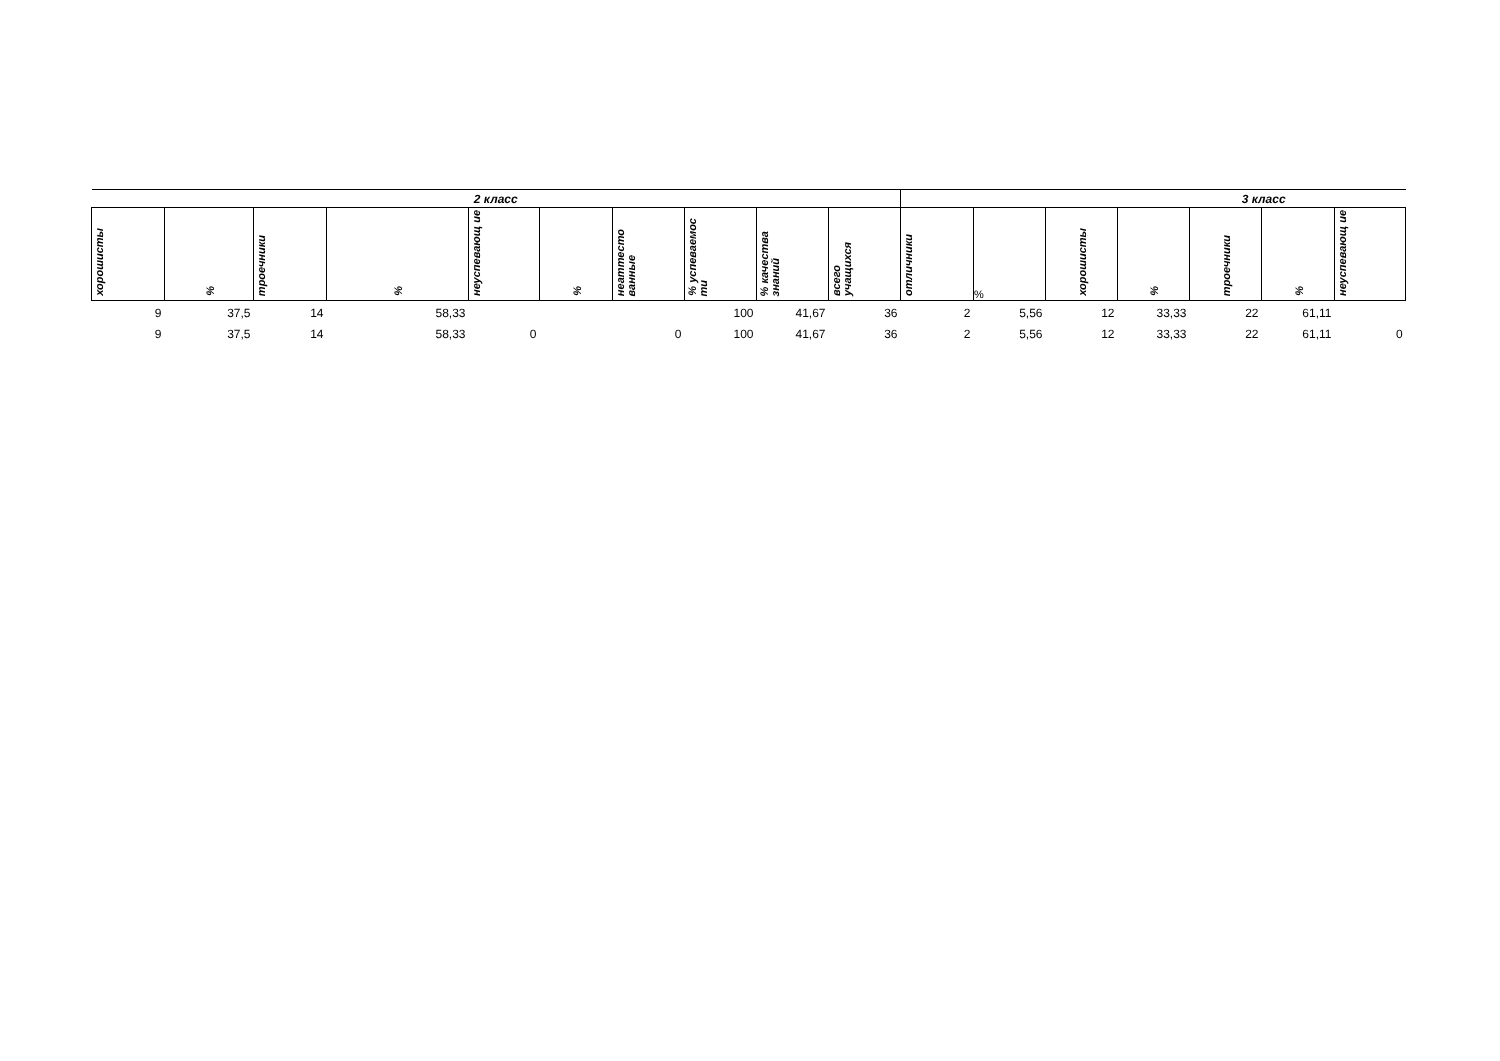| 2 класс | | | | | | | | | | 3 класс | | | | | | |
| --- | --- | --- | --- | --- | --- | --- | --- | --- | --- | --- | --- | --- | --- | --- | --- | --- |
| хорошисты | % | троечники | % | неуспевающ ие | % | неаттесто ванные | % успеваемос ти | % качества знаний | всего учащихся | отличники | % | хорошисты | % | троечники | % | неуспевающ ие |
| 9 | 37,5 | 14 | 58,33 | | | | 100 | 41,67 | 36 | 2 | 5,56 | 12 | 33,33 | 22 | 61,11 | |
| 9 | 37,5 | 14 | 58,33 | 0 | | 0 | 100 | 41,67 | 36 | 2 | 5,56 | 12 | 33,33 | 22 | 61,11 | 0 |